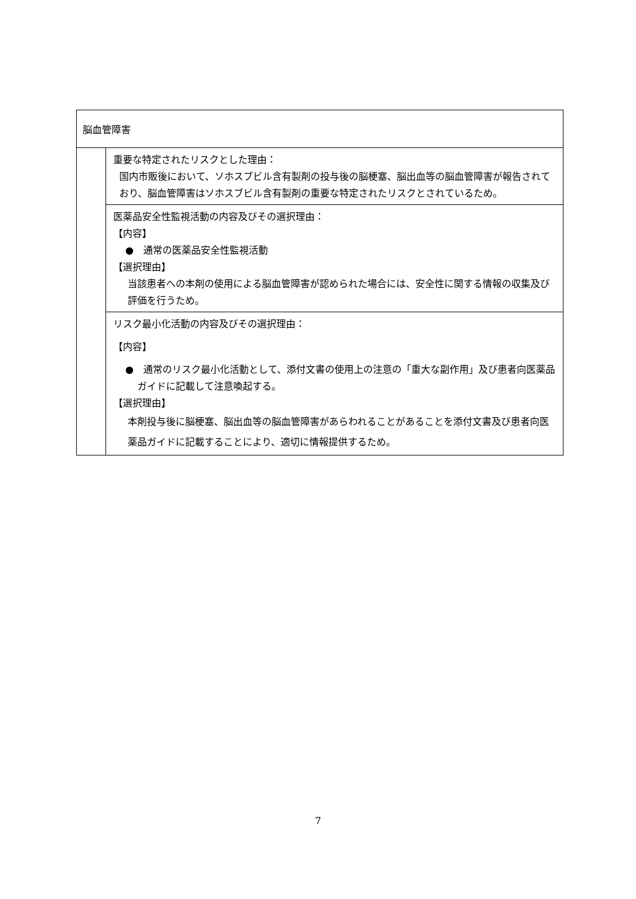| 脳血管障害 | |
| | 重要な特定されたリスクとした理由： 国内市販後において、ソホスブビル含有製剤の投与後の脳梗塞、脳出血等の脳血管障害が報告されており、脳血管障害はソホスブビル含有製剤の重要な特定されたリスクとされているため。 |
| | 医薬品安全性監視活動の内容及びその選択理由： 【内容】 ● 通常の医薬品安全性監視活動 【選択理由】 当該患者への本剤の使用による脳血管障害が認められた場合には、安全性に関する情報の収集及び評価を行うため。 |
| | リスク最小化活動の内容及びその選択理由： 【内容】 ● 通常のリスク最小化活動として、添付文書の使用上の注意の「重大な副作用」及び患者向医薬品ガイドに記載して注意喚起する。 【選択理由】 本剤投与後に脳梗塞、脳出血等の脳血管障害があらわれることがあることを添付文書及び患者向医薬品ガイドに記載することにより、適切に情報提供するため。 |
7